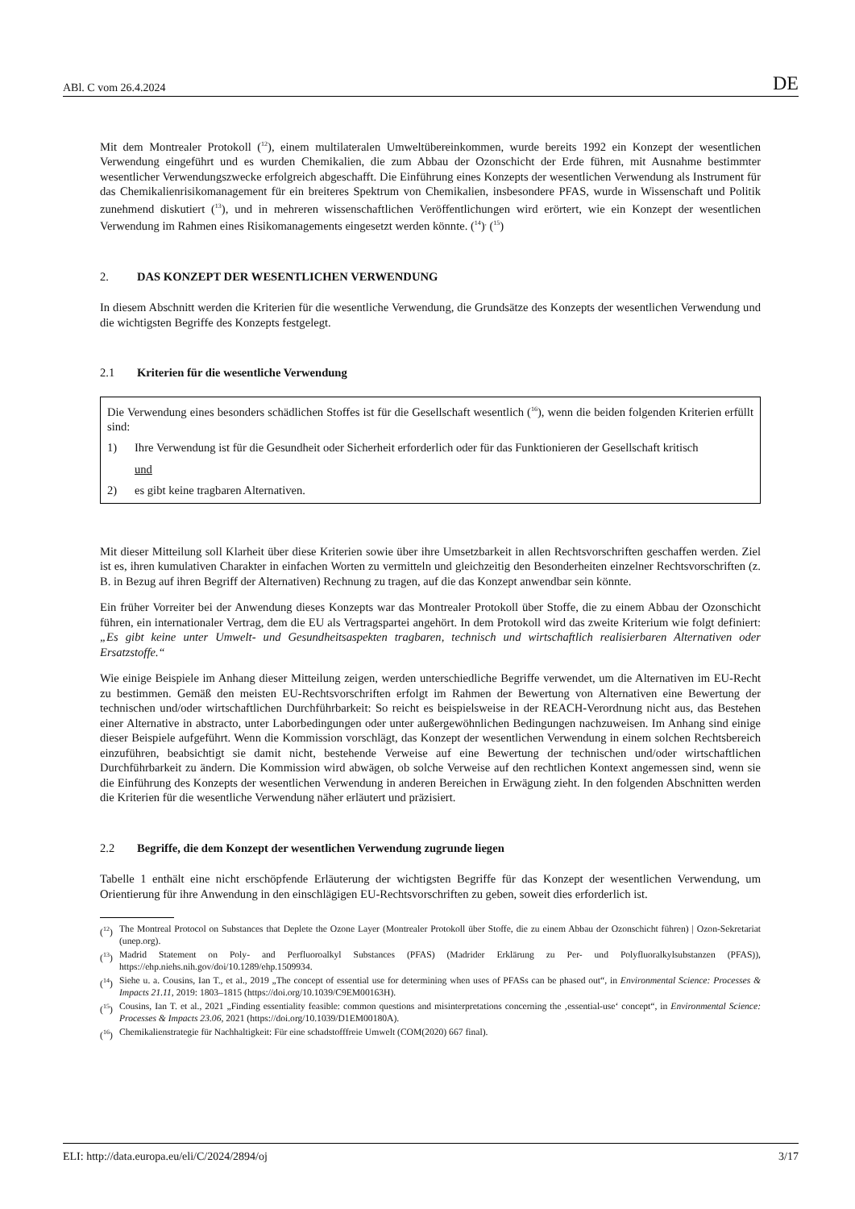ABl. C vom 26.4.2024 DE
Mit dem Montrealer Protokoll (<sup>12</sup>), einem multilateralen Umweltübereinkommen, wurde bereits 1992 ein Konzept der wesentlichen Verwendung eingeführt und es wurden Chemikalien, die zum Abbau der Ozonschicht der Erde führen, mit Ausnahme bestimmter wesentlicher Verwendungszwecke erfolgreich abgeschafft. Die Einführung eines Konzepts der wesentlichen Verwendung als Instrument für das Chemikalienrisikomanagement für ein breiteres Spektrum von Chemikalien, insbesondere PFAS, wurde in Wissenschaft und Politik zunehmend diskutiert (<sup>13</sup>), und in mehreren wissenschaftlichen Veröffentlichungen wird erörtert, wie ein Konzept der wesentlichen Verwendung im Rahmen eines Risikomanagements eingesetzt werden könnte. (<sup>14</sup>)<sup>,</sup> (<sup>15</sup>)
2. DAS KONZEPT DER WESENTLICHEN VERWENDUNG
In diesem Abschnitt werden die Kriterien für die wesentliche Verwendung, die Grundsätze des Konzepts der wesentlichen Verwendung und die wichtigsten Begriffe des Konzepts festgelegt.
2.1 Kriterien für die wesentliche Verwendung
Die Verwendung eines besonders schädlichen Stoffes ist für die Gesellschaft wesentlich (<sup>16</sup>), wenn die beiden folgenden Kriterien erfüllt sind:
1) Ihre Verwendung ist für die Gesundheit oder Sicherheit erforderlich oder für das Funktionieren der Gesellschaft kritisch
und
2) es gibt keine tragbaren Alternativen.
Mit dieser Mitteilung soll Klarheit über diese Kriterien sowie über ihre Umsetzbarkeit in allen Rechtsvorschriften geschaffen werden. Ziel ist es, ihren kumulativen Charakter in einfachen Worten zu vermitteln und gleichzeitig den Besonderheiten einzelner Rechtsvorschriften (z. B. in Bezug auf ihren Begriff der Alternativen) Rechnung zu tragen, auf die das Konzept anwendbar sein könnte.
Ein früher Vorreiter bei der Anwendung dieses Konzepts war das Montrealer Protokoll über Stoffe, die zu einem Abbau der Ozonschicht führen, ein internationaler Vertrag, dem die EU als Vertragspartei angehört. In dem Protokoll wird das zweite Kriterium wie folgt definiert: „Es gibt keine unter Umwelt- und Gesundheitsaspekten tragbaren, technisch und wirtschaftlich realisierbaren Alternativen oder Ersatzstoffe.“
Wie einige Beispiele im Anhang dieser Mitteilung zeigen, werden unterschiedliche Begriffe verwendet, um die Alternativen im EU-Recht zu bestimmen. Gemäß den meisten EU-Rechtsvorschriften erfolgt im Rahmen der Bewertung von Alternativen eine Bewertung der technischen und/oder wirtschaftlichen Durchführbarkeit: So reicht es beispielsweise in der REACH-Verordnung nicht aus, das Bestehen einer Alternative in abstracto, unter Laborbedingungen oder unter außergewöhnlichen Bedingungen nachzuweisen. Im Anhang sind einige dieser Beispiele aufgeführt. Wenn die Kommission vorschlägt, das Konzept der wesentlichen Verwendung in einem solchen Rechtsbereich einzuführen, beabsichtigt sie damit nicht, bestehende Verweise auf eine Bewertung der technischen und/oder wirtschaftlichen Durchführbarkeit zu ändern. Die Kommission wird abwägen, ob solche Verweise auf den rechtlichen Kontext angemessen sind, wenn sie die Einführung des Konzepts der wesentlichen Verwendung in anderen Bereichen in Erwägung zieht. In den folgenden Abschnitten werden die Kriterien für die wesentliche Verwendung näher erläutert und präzisiert.
2.2 Begriffe, die dem Konzept der wesentlichen Verwendung zugrunde liegen
Tabelle 1 enthält eine nicht erschöpfende Erläuterung der wichtigsten Begriffe für das Konzept der wesentlichen Verwendung, um Orientierung für ihre Anwendung in den einschlägigen EU-Rechtsvorschriften zu geben, soweit dies erforderlich ist.
(<sup>12</sup>) The Montreal Protocol on Substances that Deplete the Ozone Layer (Montrealer Protokoll über Stoffe, die zu einem Abbau der Ozonschicht führen) | Ozon-Sekretariat (unep.org).
(<sup>13</sup>) Madrid Statement on Poly- and Perfluoroalkyl Substances (PFAS) (Madrider Erklärung zu Per- und Polyfluoralkylsubstanzen (PFAS)), https://ehp.niehs.nih.gov/doi/10.1289/ehp.1509934.
(<sup>14</sup>) Siehe u. a. Cousins, Ian T., et al., 2019 „The concept of essential use for determining when uses of PFASs can be phased out“, in Environmental Science: Processes & Impacts 21.11, 2019: 1803–1815 (https://doi.org/10.1039/C9EM00163H).
(<sup>15</sup>) Cousins, Ian T. et al., 2021 „Finding essentiality feasible: common questions and misinterpretations concerning the ‚essential-use‘ concept“, in Environmental Science: Processes & Impacts 23.06, 2021 (https://doi.org/10.1039/D1EM00180A).
(<sup>16</sup>) Chemikalienstrategie für Nachhaltigkeit: Für eine schadstofffreie Umwelt (COM(2020) 667 final).
ELI: http://data.europa.eu/eli/C/2024/2894/oj 3/17